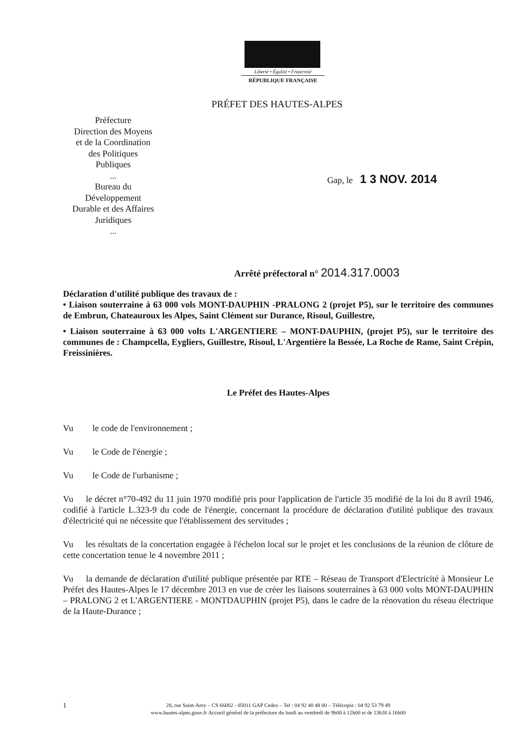Liberté • Égalité • Fraternité
RÉPUBLIQUE FRANÇAISE
PRÉFET DES HAUTES-ALPES
Préfecture
Direction des Moyens
et de la Coordination
des Politiques
Publiques
...
Bureau du
Développement
Durable et des Affaires
Juridiques
...
Gap, le 1 3 NOV. 2014
Arrêté préfectoral n° 2014.317.0003
Déclaration d'utilité publique des travaux de :
• Liaison souterraine à 63 000 vols MONT-DAUPHIN -PRALONG 2 (projet P5), sur le territoire des communes de Embrun, Chateauroux les Alpes, Saint Clément sur Durance, Risoul, Guillestre,
• Liaison souterraine à 63 000 volts L'ARGENTIERE – MONT-DAUPHIN, (projet P5), sur le territoire des communes de : Champcella, Eygliers, Guillestre, Risoul, L'Argentière la Bessée, La Roche de Rame, Saint Crépin, Freissinières.
Le Préfet des Hautes-Alpes
Vu le code de l'environnement ;
Vu le Code de l'énergie ;
Vu le Code de l'urbanisme ;
Vu le décret n°70-492 du 11 juin 1970 modifié pris pour l'application de l'article 35 modifié de la loi du 8 avril 1946, codifié à l'article L.323-9 du code de l'énergie, concernant la procédure de déclaration d'utilité publique des travaux d'électricité qui ne nécessite que l'établissement des servitudes ;
Vu les résultats de la concertation engagée à l'échelon local sur le projet et les conclusions de la réunion de clôture de cette concertation tenue le 4 novembre 2011 ;
Vu la demande de déclaration d'utilité publique présentée par RTE – Réseau de Transport d'Electricité à Monsieur Le Préfet des Hautes-Alpes le 17 décembre 2013 en vue de créer les liaisons souterraines à 63 000 volts MONT-DAUPHIN – PRALONG 2 et L'ARGENTIERE - MONTDAUPHIN (projet P5), dans le cadre de la rénovation du réseau électrique de la Haute-Durance ;
1
28, rue Saint-Arey – CS 66002 - 05011 GAP Cedex – Tel : 04 92 40 48 00 – Télécopie : 04 92 53 79 49
www.hautes-alpes.gouv.fr Accueil général de la préfecture du lundi au vendredi de 9h00 à 12h00 et de 13h30 à 16h00